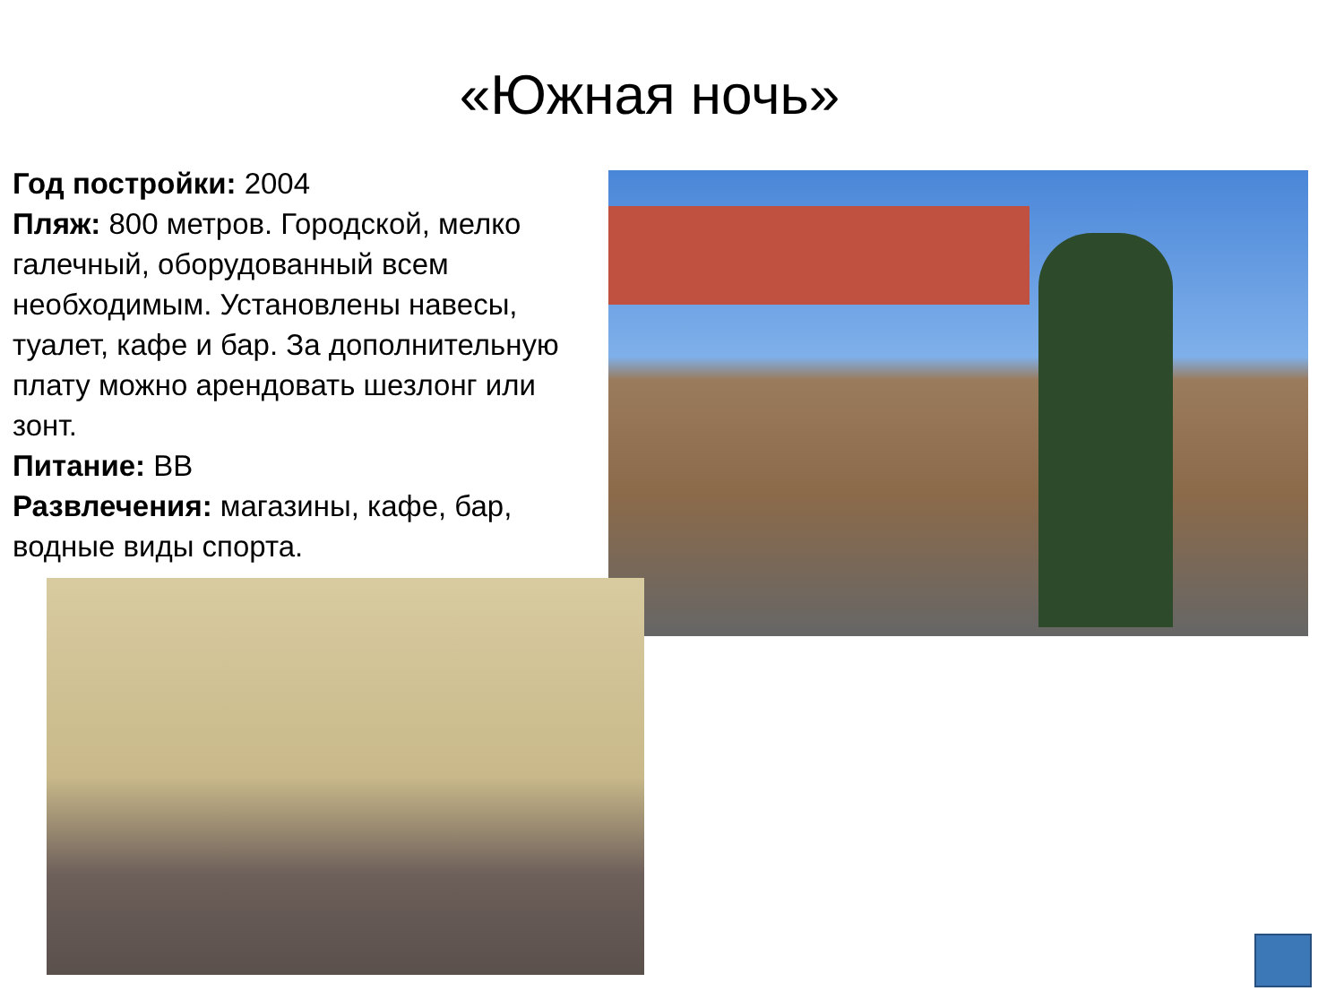«Южная ночь»
Год постройки: 2004
Пляж: 800 метров. Городской, мелко галечный, оборудованный всем необходимым. Установлены навесы, туалет, кафе и бар. За дополнительную плату можно арендовать шезлонг или зонт.
Питание: BB
Развлечения: магазины, кафе, бар, водные виды спорта.